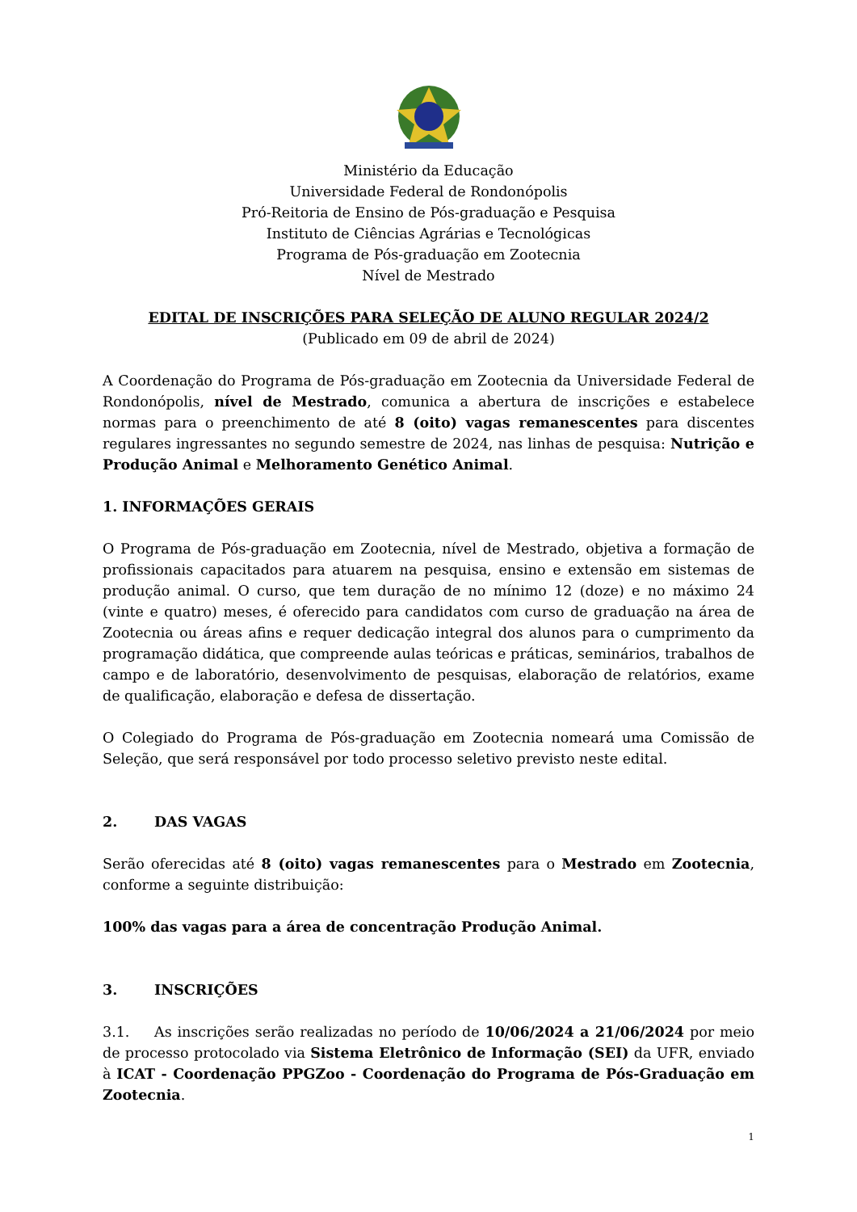Ministério da Educação
Universidade Federal de Rondonópolis
Pró-Reitoria de Ensino de Pós-graduação e Pesquisa
Instituto de Ciências Agrárias e Tecnológicas
Programa de Pós-graduação em Zootecnia
Nível de Mestrado
EDITAL DE INSCRIÇÕES PARA SELEÇÃO DE ALUNO REGULAR 2024/2
(Publicado em 09 de abril de 2024)
A Coordenação do Programa de Pós-graduação em Zootecnia da Universidade Federal de Rondonópolis, nível de Mestrado, comunica a abertura de inscrições e estabelece normas para o preenchimento de até 8 (oito) vagas remanescentes para discentes regulares ingressantes no segundo semestre de 2024, nas linhas de pesquisa: Nutrição e Produção Animal e Melhoramento Genético Animal.
1. INFORMAÇÕES GERAIS
O Programa de Pós-graduação em Zootecnia, nível de Mestrado, objetiva a formação de profissionais capacitados para atuarem na pesquisa, ensino e extensão em sistemas de produção animal. O curso, que tem duração de no mínimo 12 (doze) e no máximo 24 (vinte e quatro) meses, é oferecido para candidatos com curso de graduação na área de Zootecnia ou áreas afins e requer dedicação integral dos alunos para o cumprimento da programação didática, que compreende aulas teóricas e práticas, seminários, trabalhos de campo e de laboratório, desenvolvimento de pesquisas, elaboração de relatórios, exame de qualificação, elaboração e defesa de dissertação.
O Colegiado do Programa de Pós-graduação em Zootecnia nomeará uma Comissão de Seleção, que será responsável por todo processo seletivo previsto neste edital.
2. DAS VAGAS
Serão oferecidas até 8 (oito) vagas remanescentes para o Mestrado em Zootecnia, conforme a seguinte distribuição:
100% das vagas para a área de concentração Produção Animal.
3. INSCRIÇÕES
3.1. As inscrições serão realizadas no período de 10/06/2024 a 21/06/2024 por meio de processo protocolado via Sistema Eletrônico de Informação (SEI) da UFR, enviado à ICAT - Coordenação PPGZoo - Coordenação do Programa de Pós-Graduação em Zootecnia.
1